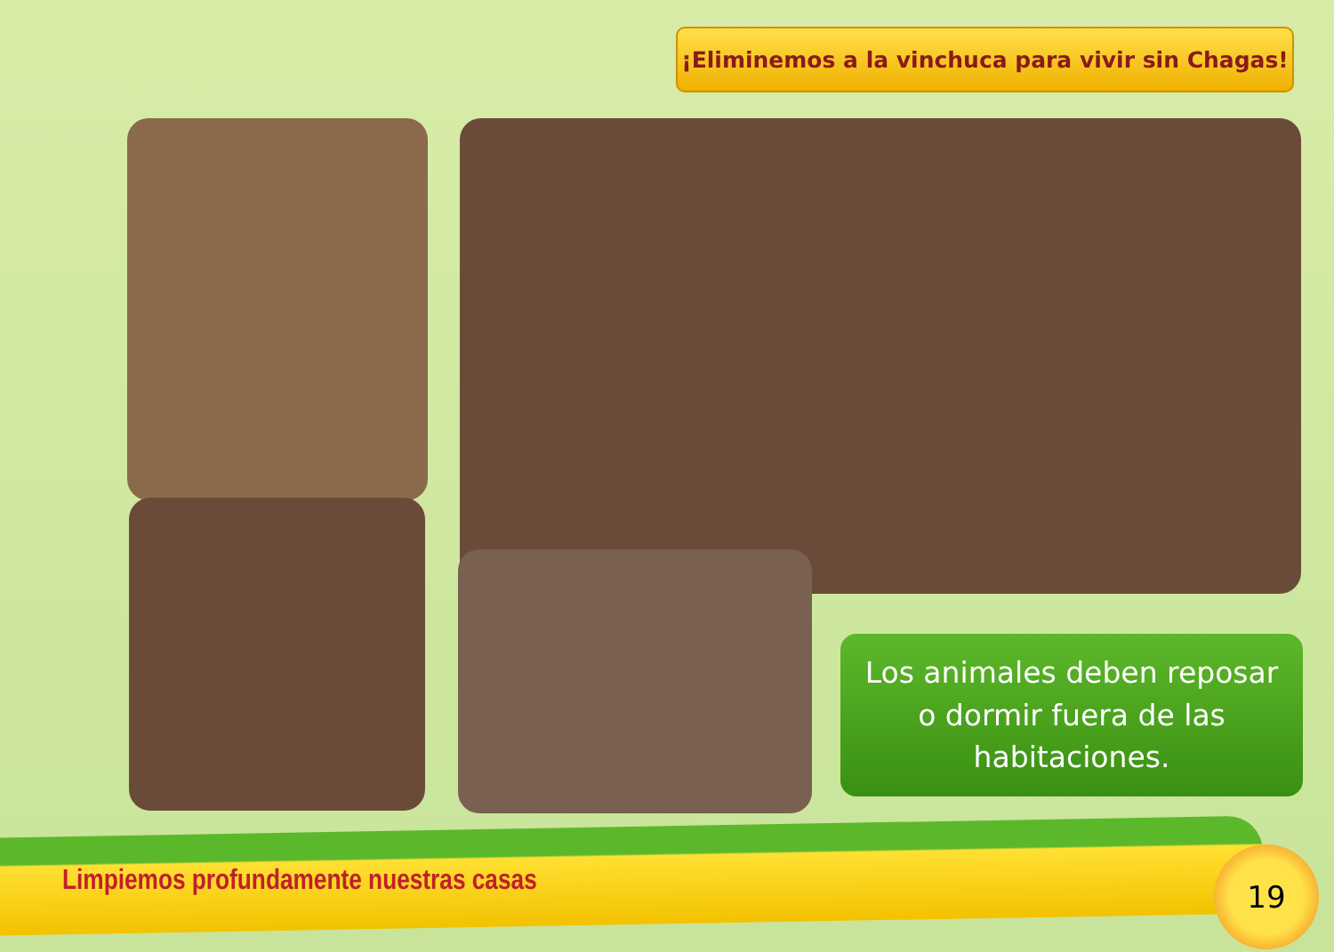¡Eliminemos a la vinchuca para vivir sin Chagas!
Los animales deben reposar
o dormir fuera de las
habitaciones.
Limpiemos profundamente nuestras casas
19